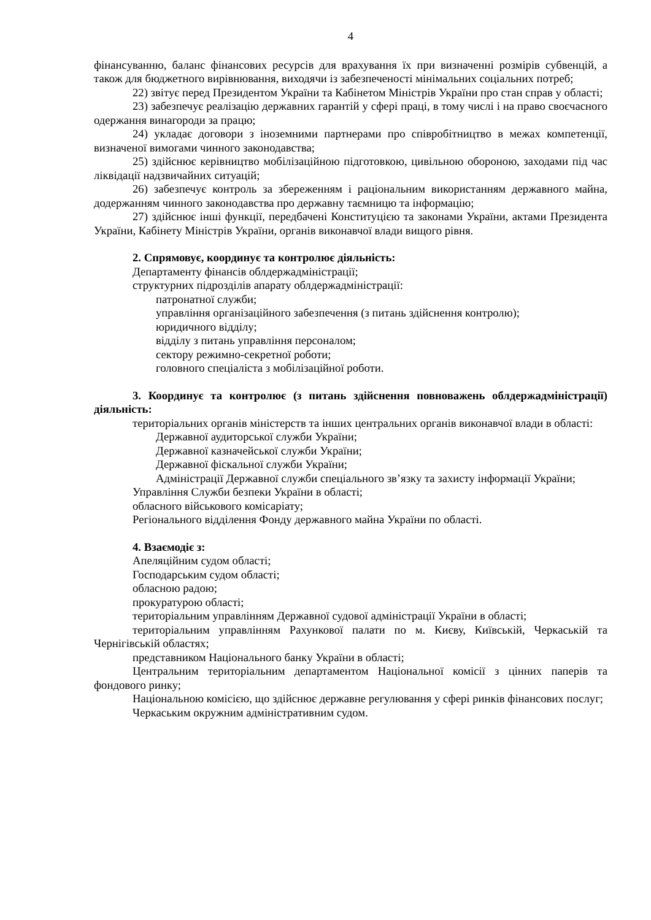4
фінансуванню, баланс фінансових ресурсів для врахування їх при визначенні розмірів субвенцій, а також для бюджетного вирівнювання, виходячи із забезпеченості мінімальних соціальних потреб;
22) звітує перед Президентом України та Кабінетом Міністрів України про стан справ у області;
23) забезпечує реалізацію державних гарантій у сфері праці, в тому числі і на право своєчасного одержання винагороди за працю;
24) укладає договори з іноземними партнерами про співробітництво в межах компетенції, визначеної вимогами чинного законодавства;
25) здійснює керівництво мобілізаційною підготовкою, цивільною обороною, заходами під час ліквідації надзвичайних ситуацій;
26) забезпечує контроль за збереженням і раціональним використанням державного майна, додержанням чинного законодавства про державну таємницю та інформацію;
27) здійснює інші функції, передбачені Конституцією та законами України, актами Президента України, Кабінету Міністрів України, органів виконавчої влади вищого рівня.
2. Спрямовує, координує та контролює діяльність:
Департаменту фінансів облдержадміністрації;
структурних підрозділів апарату облдержадміністрації:
патронатної служби;
управління організаційного забезпечення (з питань здійснення контролю);
юридичного відділу;
відділу з питань управління персоналом;
сектору режимно-секретної роботи;
головного спеціаліста з мобілізаційної роботи.
3. Координує та контролює (з питань здійснення повноважень облдержадміністрації) діяльність:
територіальних органів міністерств та інших центральних органів виконавчої влади в області:
Державної аудиторської служби України;
Державної казначейської служби України;
Державної фіскальної служби України;
Адміністрації Державної служби спеціального зв’язку та захисту інформації України;
Управління Служби безпеки України в області;
обласного військового комісаріату;
Регіонального відділення Фонду державного майна України по області.
4. Взаємодіє з:
Апеляційним судом області;
Господарським судом області;
обласною радою;
прокуратурою області;
територіальним управлінням Державної судової адміністрації України в області;
територіальним управлінням Рахункової палати по м. Києву, Київській, Черкаській та Чернігівській областях;
представником Національного банку України в області;
Центральним територіальним департаментом Національної комісії з цінних паперів та фондового ринку;
Національною комісією, що здійснює державне регулювання у сфері ринків фінансових послуг;
Черкаським окружним адміністративним судом.